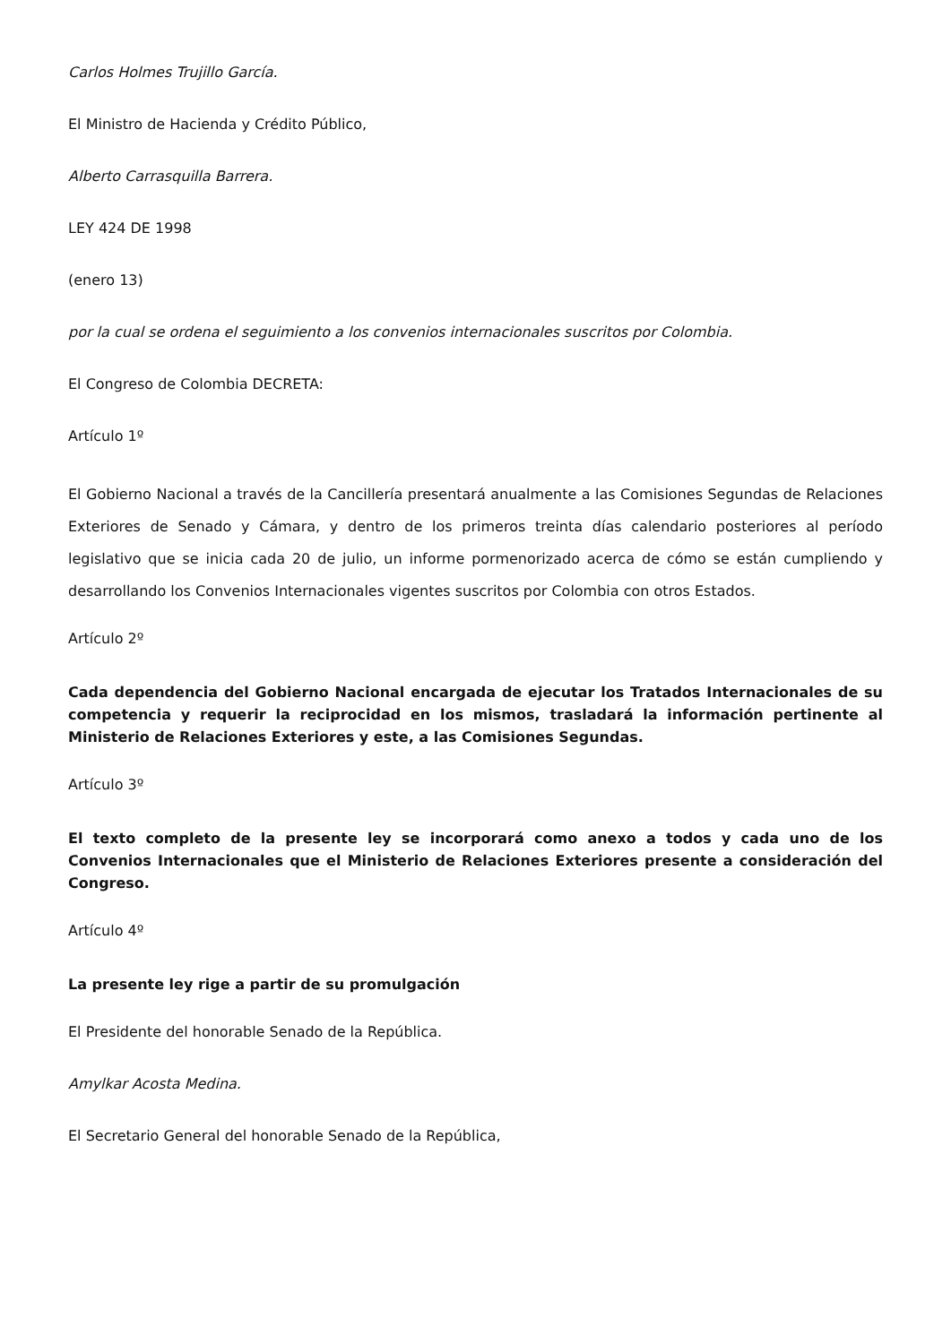Carlos Holmes Trujillo García.
El Ministro de Hacienda y Crédito Público,
Alberto Carrasquilla Barrera.
LEY 424 DE 1998
(enero 13)
por la cual se ordena el seguimiento a los convenios internacionales suscritos por Colombia.
El Congreso de Colombia DECRETA:
Artículo 1º
El Gobierno Nacional a través de la Cancillería presentará anualmente a las Comisiones Segundas de Relaciones Exteriores de Senado y Cámara, y dentro de los primeros treinta días calendario posteriores al período legislativo que se inicia cada 20 de julio, un informe pormenorizado acerca de cómo se están cumpliendo y desarrollando los Convenios Internacionales vigentes suscritos por Colombia con otros Estados.
Artículo 2º
Cada dependencia del Gobierno Nacional encargada de ejecutar los Tratados Internacionales de su competencia y requerir la reciprocidad en los mismos, trasladará la información pertinente al Ministerio de Relaciones Exteriores y este, a las Comisiones Segundas.
Artículo 3º
El texto completo de la presente ley se incorporará como anexo a todos y cada uno de los Convenios Internacionales que el Ministerio de Relaciones Exteriores presente a consideración del Congreso.
Artículo 4º
La presente ley rige a partir de su promulgación
El Presidente del honorable Senado de la República.
Amylkar Acosta Medina.
El Secretario General del honorable Senado de la República,